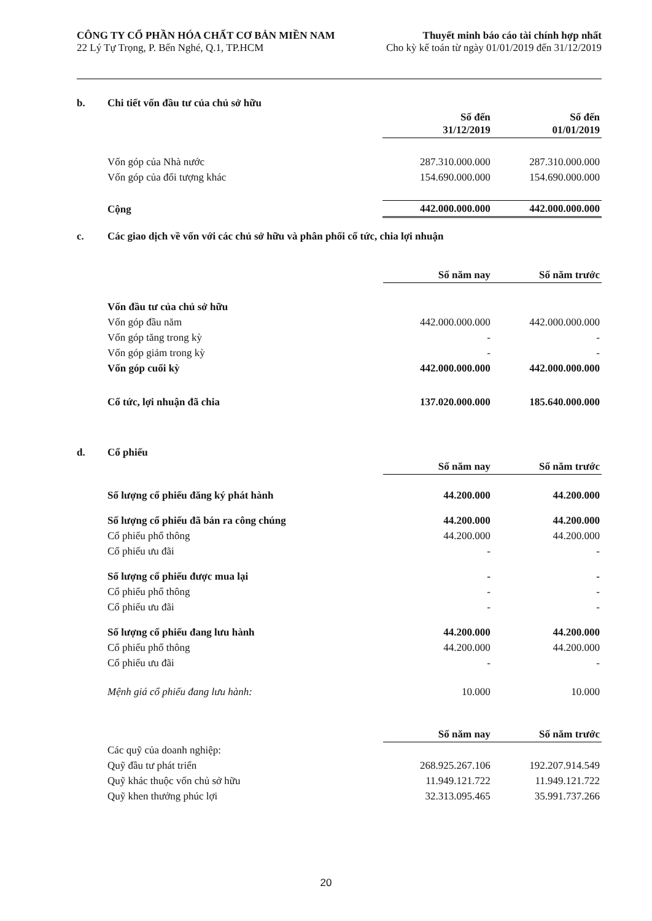CÔNG TY CỔ PHẦN HÓA CHẤT CƠ BẢN MIỀN NAM
22 Lý Tự Trọng, P. Bến Nghé, Q.1, TP.HCM
Thuyết minh báo cáo tài chính hợp nhất
Cho kỳ kế toán từ ngày 01/01/2019 đến 31/12/2019
b. Chi tiết vốn đầu tư của chủ sở hữu
| | Số đến 31/12/2019 | Số đến 01/01/2019 |
| Vốn góp của Nhà nước | 287.310.000.000 | 287.310.000.000 |
| Vốn góp của đối tượng khác | 154.690.000.000 | 154.690.000.000 |
| Cộng | 442.000.000.000 | 442.000.000.000 |
c. Các giao dịch về vốn với các chủ sở hữu và phân phối cổ tức, chia lợi nhuận
| | Số năm nay | Số năm trước |
| Vốn đầu tư của chủ sở hữu | | |
| Vốn góp đầu năm | 442.000.000.000 | 442.000.000.000 |
| Vốn góp tăng trong kỳ | - | - |
| Vốn góp giảm trong kỳ | - | - |
| Vốn góp cuối kỳ | 442.000.000.000 | 442.000.000.000 |
| Cổ tức, lợi nhuận đã chia | 137.020.000.000 | 185.640.000.000 |
d. Cổ phiếu
| | Số năm nay | Số năm trước |
| Số lượng cổ phiếu đăng ký phát hành | 44.200.000 | 44.200.000 |
| Số lượng cổ phiếu đã bán ra công chúng | 44.200.000 | 44.200.000 |
| Cổ phiếu phổ thông | 44.200.000 | 44.200.000 |
| Cổ phiếu ưu đãi | - | - |
| Số lượng cổ phiếu được mua lại | - | - |
| Cổ phiếu phổ thông | - | - |
| Cổ phiếu ưu đãi | - | - |
| Số lượng cổ phiếu đang lưu hành | 44.200.000 | 44.200.000 |
| Cổ phiếu phổ thông | 44.200.000 | 44.200.000 |
| Cổ phiếu ưu đãi | - | - |
| Mệnh giá cổ phiếu đang lưu hành: | 10.000 | 10.000 |
| | Số năm nay | Số năm trước |
| Các quỹ của doanh nghiệp: | | |
| Quỹ đầu tư phát triển | 268.925.267.106 | 192.207.914.549 |
| Quỹ khác thuộc vốn chủ sở hữu | 11.949.121.722 | 11.949.121.722 |
| Quỹ khen thưởng phúc lợi | 32.313.095.465 | 35.991.737.266 |
20